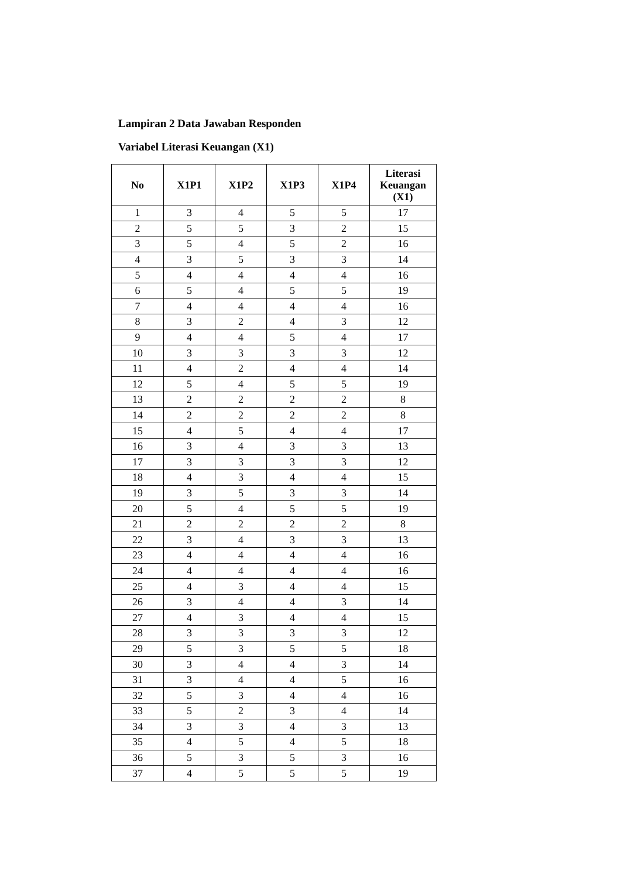Lampiran 2 Data Jawaban Responden
Variabel Literasi Keuangan (X1)
| No | X1P1 | X1P2 | X1P3 | X1P4 | Literasi Keuangan (X1) |
| --- | --- | --- | --- | --- | --- |
| 1 | 3 | 4 | 5 | 5 | 17 |
| 2 | 5 | 5 | 3 | 2 | 15 |
| 3 | 5 | 4 | 5 | 2 | 16 |
| 4 | 3 | 5 | 3 | 3 | 14 |
| 5 | 4 | 4 | 4 | 4 | 16 |
| 6 | 5 | 4 | 5 | 5 | 19 |
| 7 | 4 | 4 | 4 | 4 | 16 |
| 8 | 3 | 2 | 4 | 3 | 12 |
| 9 | 4 | 4 | 5 | 4 | 17 |
| 10 | 3 | 3 | 3 | 3 | 12 |
| 11 | 4 | 2 | 4 | 4 | 14 |
| 12 | 5 | 4 | 5 | 5 | 19 |
| 13 | 2 | 2 | 2 | 2 | 8 |
| 14 | 2 | 2 | 2 | 2 | 8 |
| 15 | 4 | 5 | 4 | 4 | 17 |
| 16 | 3 | 4 | 3 | 3 | 13 |
| 17 | 3 | 3 | 3 | 3 | 12 |
| 18 | 4 | 3 | 4 | 4 | 15 |
| 19 | 3 | 5 | 3 | 3 | 14 |
| 20 | 5 | 4 | 5 | 5 | 19 |
| 21 | 2 | 2 | 2 | 2 | 8 |
| 22 | 3 | 4 | 3 | 3 | 13 |
| 23 | 4 | 4 | 4 | 4 | 16 |
| 24 | 4 | 4 | 4 | 4 | 16 |
| 25 | 4 | 3 | 4 | 4 | 15 |
| 26 | 3 | 4 | 4 | 3 | 14 |
| 27 | 4 | 3 | 4 | 4 | 15 |
| 28 | 3 | 3 | 3 | 3 | 12 |
| 29 | 5 | 3 | 5 | 5 | 18 |
| 30 | 3 | 4 | 4 | 3 | 14 |
| 31 | 3 | 4 | 4 | 5 | 16 |
| 32 | 5 | 3 | 4 | 4 | 16 |
| 33 | 5 | 2 | 3 | 4 | 14 |
| 34 | 3 | 3 | 4 | 3 | 13 |
| 35 | 4 | 5 | 4 | 5 | 18 |
| 36 | 5 | 3 | 5 | 3 | 16 |
| 37 | 4 | 5 | 5 | 5 | 19 |